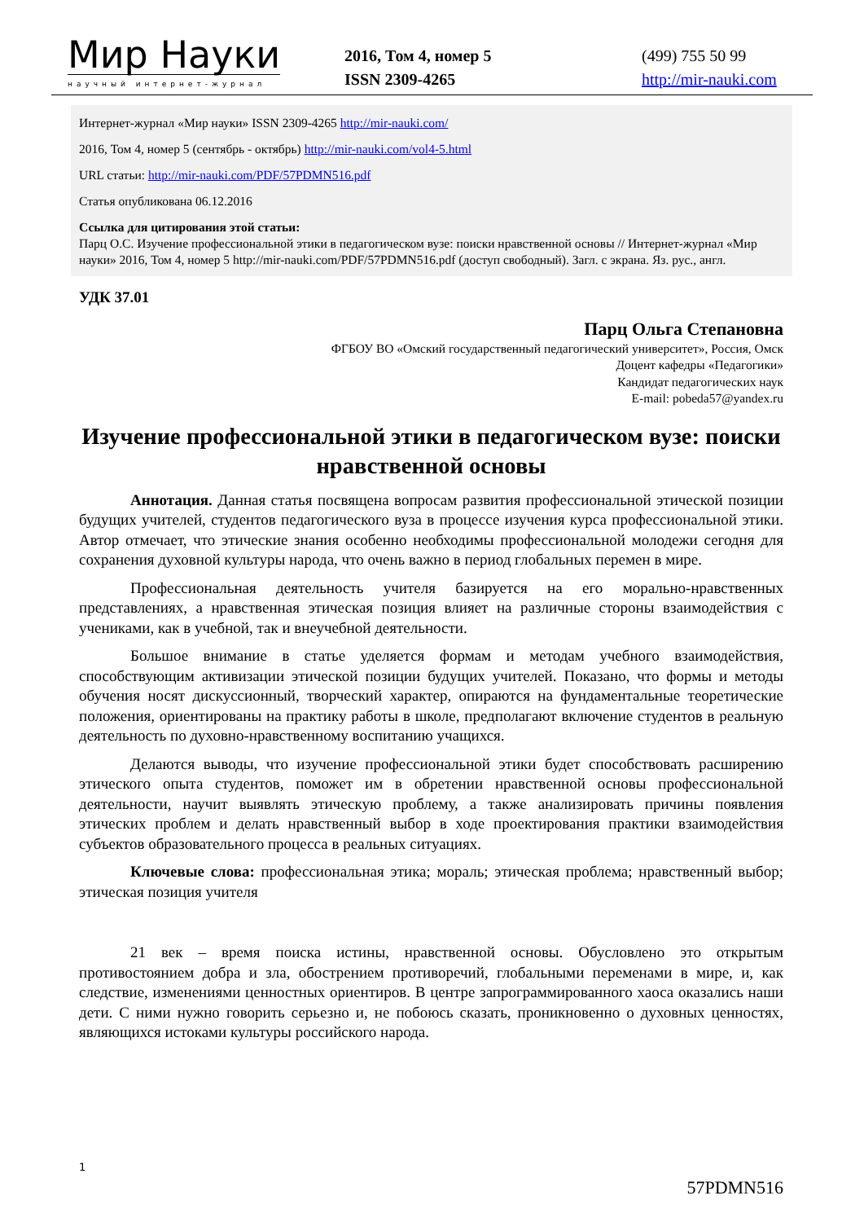Мир Науки
научный интернет-журнал
2016, Том 4, номер 5
ISSN 2309-4265
(499) 755 50 99
http://mir-nauki.com
Интернет-журнал «Мир науки» ISSN 2309-4265 http://mir-nauki.com/
2016, Том 4, номер 5 (сентябрь - октябрь) http://mir-nauki.com/vol4-5.html
URL статьи: http://mir-nauki.com/PDF/57PDMN516.pdf
Статья опубликована 06.12.2016
Ссылка для цитирования этой статьи:
Парц О.С. Изучение профессиональной этики в педагогическом вузе: поиски нравственной основы // Интернет-журнал «Мир науки» 2016, Том 4, номер 5 http://mir-nauki.com/PDF/57PDMN516.pdf (доступ свободный). Загл. с экрана. Яз. рус., англ.
УДК 37.01
Парц Ольга Степановна
ФГБОУ ВО «Омский государственный педагогический университет», Россия, Омск
Доцент кафедры «Педагогики»
Кандидат педагогических наук
E-mail: pobeda57@yandex.ru
Изучение профессиональной этики в педагогическом вузе: поиски нравственной основы
Аннотация. Данная статья посвящена вопросам развития профессиональной этической позиции будущих учителей, студентов педагогического вуза в процессе изучения курса профессиональной этики. Автор отмечает, что этические знания особенно необходимы профессиональной молодежи сегодня для сохранения духовной культуры народа, что очень важно в период глобальных перемен в мире.
Профессиональная деятельность учителя базируется на его морально-нравственных представлениях, а нравственная этическая позиция влияет на различные стороны взаимодействия с учениками, как в учебной, так и внеучебной деятельности.
Большое внимание в статье уделяется формам и методам учебного взаимодействия, способствующим активизации этической позиции будущих учителей. Показано, что формы и методы обучения носят дискуссионный, творческий характер, опираются на фундаментальные теоретические положения, ориентированы на практику работы в школе, предполагают включение студентов в реальную деятельность по духовно-нравственному воспитанию учащихся.
Делаются выводы, что изучение профессиональной этики будет способствовать расширению этического опыта студентов, поможет им в обретении нравственной основы профессиональной деятельности, научит выявлять этическую проблему, а также анализировать причины появления этических проблем и делать нравственный выбор в ходе проектирования практики взаимодействия субъектов образовательного процесса в реальных ситуациях.
Ключевые слова: профессиональная этика; мораль; этическая проблема; нравственный выбор; этическая позиция учителя
21 век – время поиска истины, нравственной основы. Обусловлено это открытым противостоянием добра и зла, обострением противоречий, глобальными переменами в мире, и, как следствие, изменениями ценностных ориентиров. В центре запрограммированного хаоса оказались наши дети. С ними нужно говорить серьезно и, не побоюсь сказать, проникновенно о духовных ценностях, являющихся истоками культуры российского народа.
1
57PDMN516